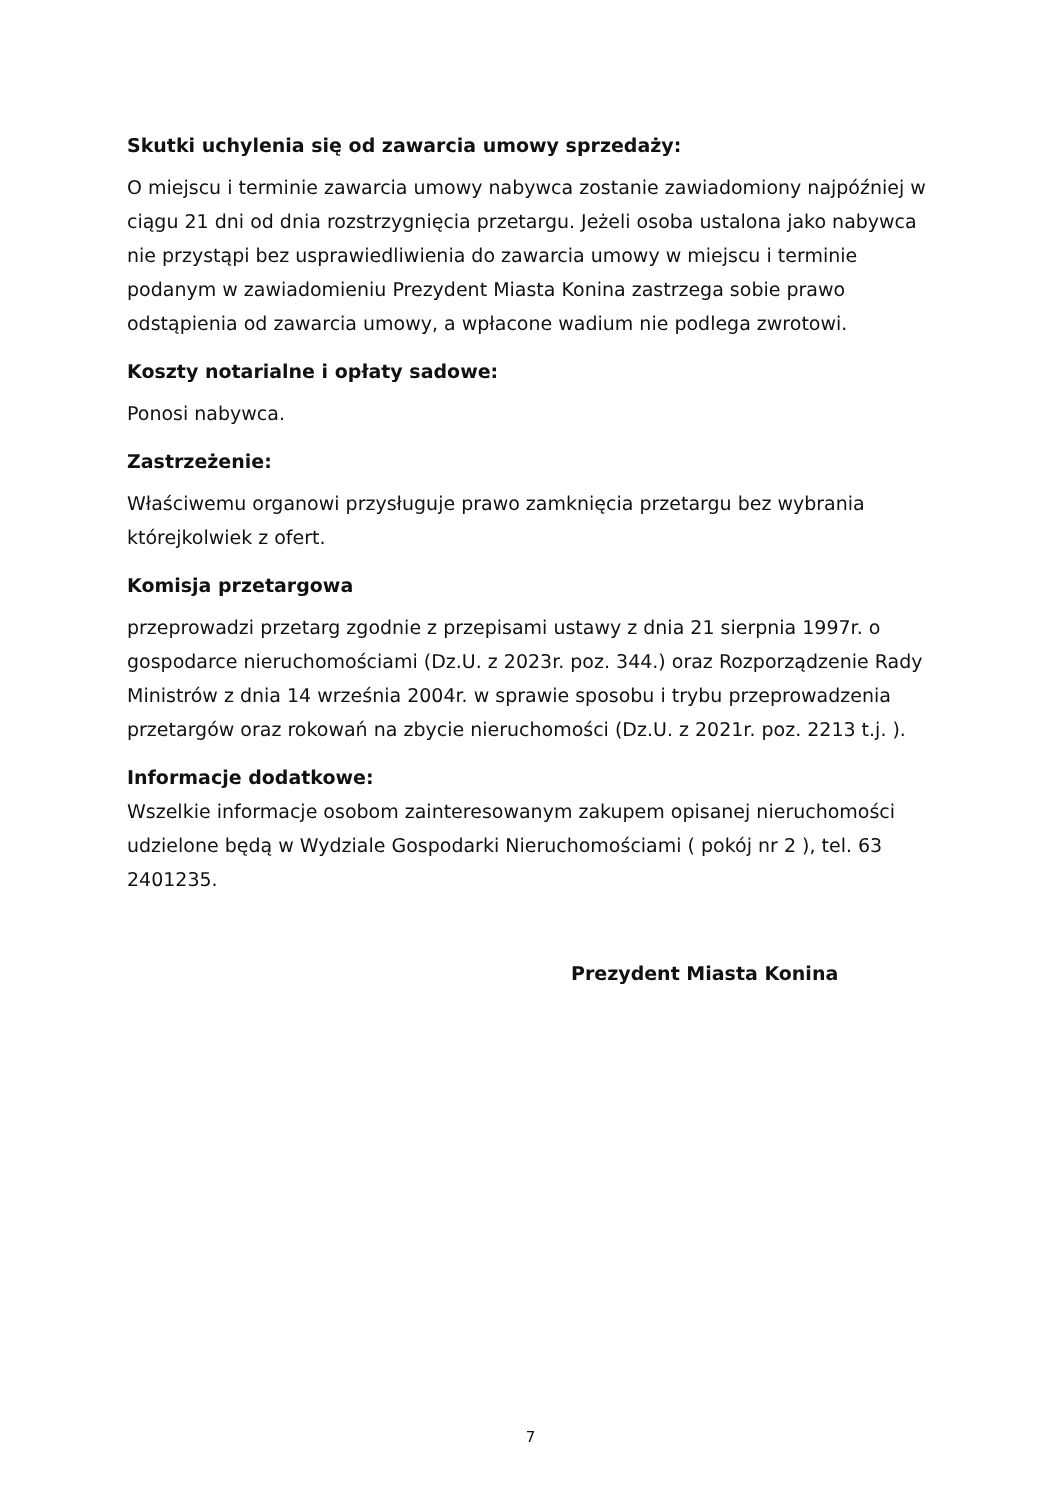Skutki uchylenia się od zawarcia umowy sprzedaży:
O miejscu i terminie zawarcia umowy nabywca zostanie zawiadomiony najpóźniej w ciągu 21 dni od dnia rozstrzygnięcia przetargu. Jeżeli osoba ustalona jako nabywca nie przystąpi bez usprawiedliwienia do zawarcia umowy w miejscu i terminie podanym w zawiadomieniu Prezydent Miasta Konina zastrzega sobie prawo odstąpienia od zawarcia umowy, a wpłacone wadium nie podlega zwrotowi.
Koszty notarialne i opłaty sadowe:
Ponosi nabywca.
Zastrzeżenie:
Właściwemu organowi przysługuje prawo zamknięcia przetargu bez wybrania którejkolwiek z ofert.
Komisja przetargowa
przeprowadzi przetarg zgodnie z przepisami ustawy z dnia 21 sierpnia 1997r. o gospodarce nieruchomościami (Dz.U. z 2023r. poz. 344.) oraz Rozporządzenie Rady Ministrów z dnia 14 września 2004r. w sprawie sposobu i trybu przeprowadzenia przetargów oraz rokowań na zbycie nieruchomości (Dz.U. z 2021r. poz. 2213 t.j. ).
Informacje dodatkowe:
Wszelkie informacje osobom zainteresowanym zakupem opisanej nieruchomości udzielone będą w Wydziale Gospodarki Nieruchomościami ( pokój nr 2 ), tel. 63 2401235.
Prezydent Miasta Konina
7